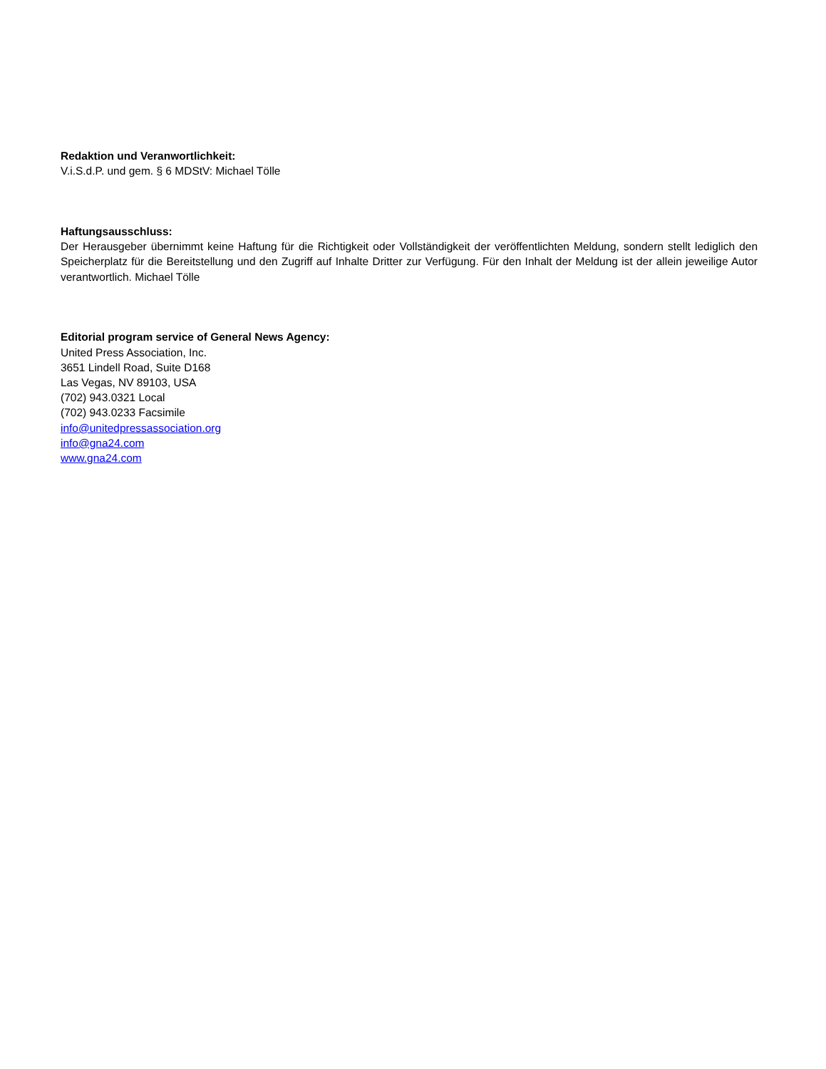Redaktion und Veranwortlichkeit:
V.i.S.d.P. und gem. § 6 MDStV: Michael Tölle
Haftungsausschluss:
Der Herausgeber übernimmt keine Haftung für die Richtigkeit oder Vollständigkeit der veröffentlichten Meldung, sondern stellt lediglich den Speicherplatz für die Bereitstellung und den Zugriff auf Inhalte Dritter zur Verfügung. Für den Inhalt der Meldung ist der allein jeweilige Autor verantwortlich. Michael Tölle
Editorial program service of General News Agency:
United Press Association, Inc.
3651 Lindell Road, Suite D168
Las Vegas, NV 89103, USA
(702) 943.0321 Local
(702) 943.0233 Facsimile
info@unitedpressassociation.org
info@gna24.com
www.gna24.com